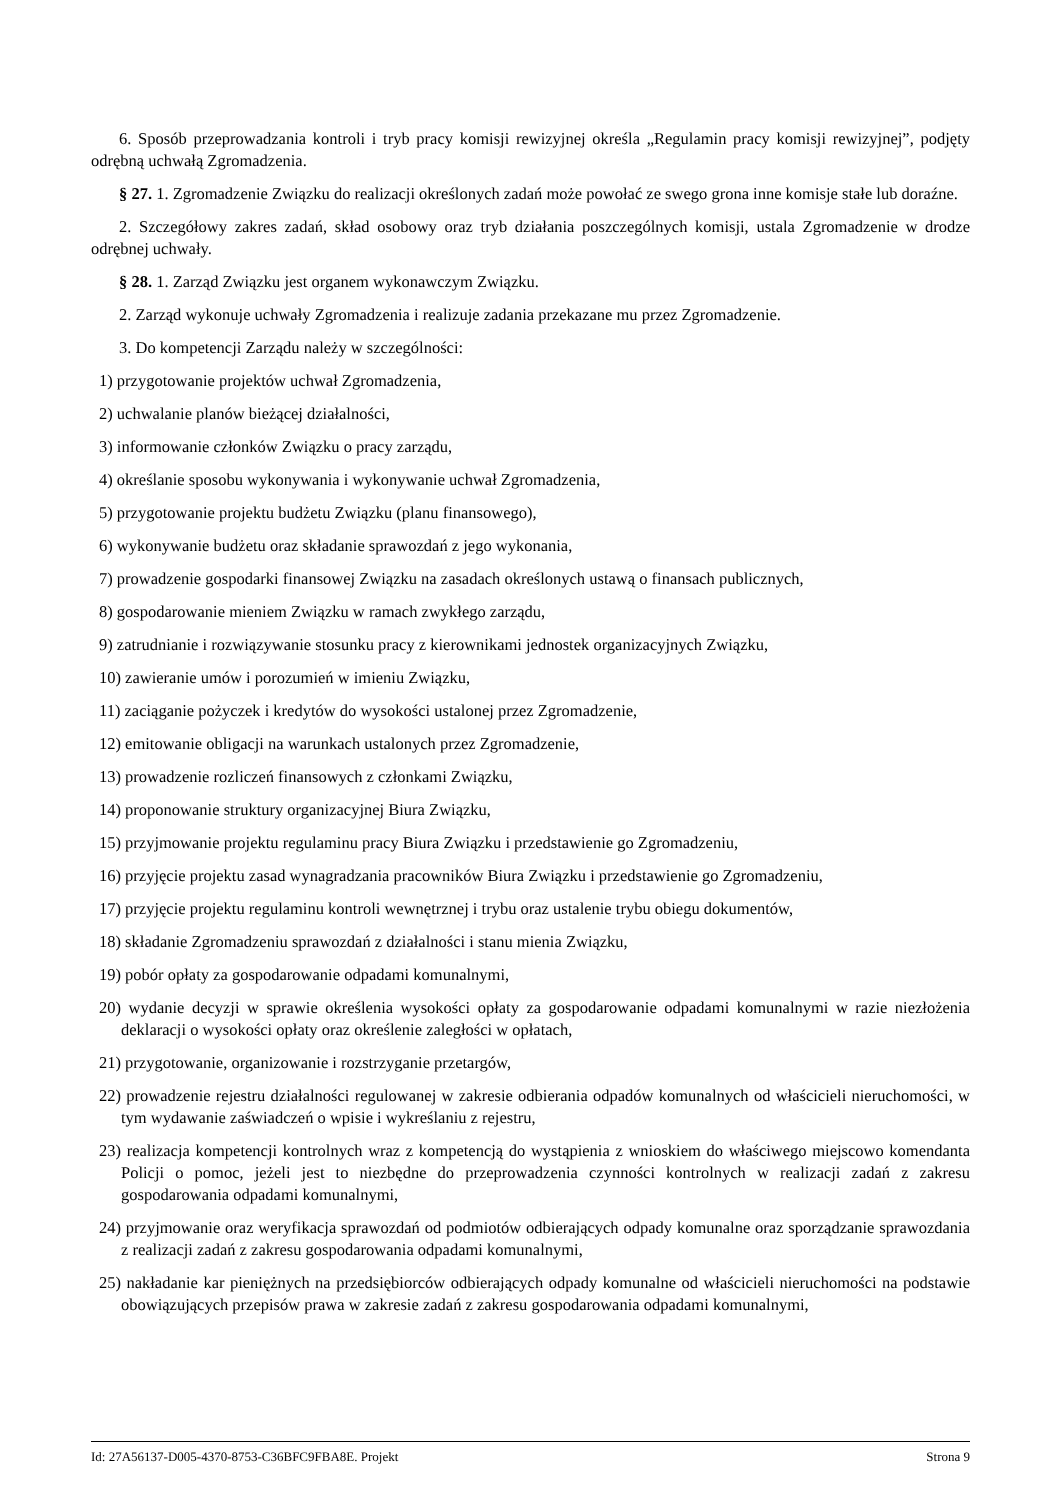6. Sposób przeprowadzania kontroli i tryb pracy komisji rewizyjnej określa „Regulamin pracy komisji rewizyjnej”, podjęty odrębną uchwałą Zgromadzenia.
§ 27. 1. Zgromadzenie Związku do realizacji określonych zadań może powołać ze swego grona inne komisje stałe lub doraźne.
2. Szczegółowy zakres zadań, skład osobowy oraz tryb działania poszczególnych komisji, ustala Zgromadzenie w drodze odrębnej uchwały.
§ 28. 1. Zarząd Związku jest organem wykonawczym Związku.
2. Zarząd wykonuje uchwały Zgromadzenia i realizuje zadania przekazane mu przez Zgromadzenie.
3. Do kompetencji Zarządu należy w szczególności:
1) przygotowanie projektów uchwał Zgromadzenia,
2) uchwalanie planów bieżącej działalności,
3) informowanie członków Związku o pracy zarządu,
4) określanie sposobu wykonywania i wykonywanie uchwał Zgromadzenia,
5) przygotowanie projektu budżetu Związku (planu finansowego),
6) wykonywanie budżetu oraz składanie sprawozdań z jego wykonania,
7) prowadzenie gospodarki finansowej Związku na zasadach określonych ustawą o finansach publicznych,
8) gospodarowanie mieniem Związku w ramach zwykłego zarządu,
9) zatrudnianie i rozwiązywanie stosunku pracy z kierownikami jednostek organizacyjnych Związku,
10) zawieranie umów i porozumień w imieniu Związku,
11) zaciąganie pożyczek i kredytów do wysokości ustalonej przez Zgromadzenie,
12) emitowanie obligacji na warunkach ustalonych przez Zgromadzenie,
13) prowadzenie rozliczeń finansowych z członkami Związku,
14) proponowanie struktury organizacyjnej Biura Związku,
15) przyjmowanie projektu regulaminu pracy Biura Związku i przedstawienie go Zgromadzeniu,
16) przyjęcie projektu zasad wynagradzania pracowników Biura Związku i przedstawienie go Zgromadzeniu,
17) przyjęcie projektu regulaminu kontroli wewnętrznej i trybu oraz ustalenie trybu obiegu dokumentów,
18) składanie Zgromadzeniu sprawozdań z działalności i stanu mienia Związku,
19) pobór opłaty za gospodarowanie odpadami komunalnymi,
20) wydanie decyzji w sprawie określenia wysokości opłaty za gospodarowanie odpadami komunalnymi w razie niezłożenia deklaracji o wysokości opłaty oraz określenie zaległości w opłatach,
21) przygotowanie, organizowanie i rozstrzyganie przetargów,
22) prowadzenie rejestru działalności regulowanej w zakresie odbierania odpadów komunalnych od właścicieli nieruchomości, w tym wydawanie zaświadczeń o wpisie i wykreślaniu z rejestru,
23) realizacja kompetencji kontrolnych wraz z kompetencją do wystąpienia z wnioskiem do właściwego miejscowo komendanta Policji o pomoc, jeżeli jest to niezbędne do przeprowadzenia czynności kontrolnych w realizacji zadań z zakresu gospodarowania odpadami komunalnymi,
24) przyjmowanie oraz weryfikacja sprawozdań od podmiotów odbierających odpady komunalne oraz sporządzanie sprawozdania z realizacji zadań z zakresu gospodarowania odpadami komunalnymi,
25) nakładanie kar pieniężnych na przedsiębiorców odbierających odpady komunalne od właścicieli nieruchomości na podstawie obowiązujących przepisów prawa w zakresie zadań z zakresu gospodarowania odpadami komunalnymi,
Id: 27A56137-D005-4370-8753-C36BFC9FBA8E. Projekt Strona 9